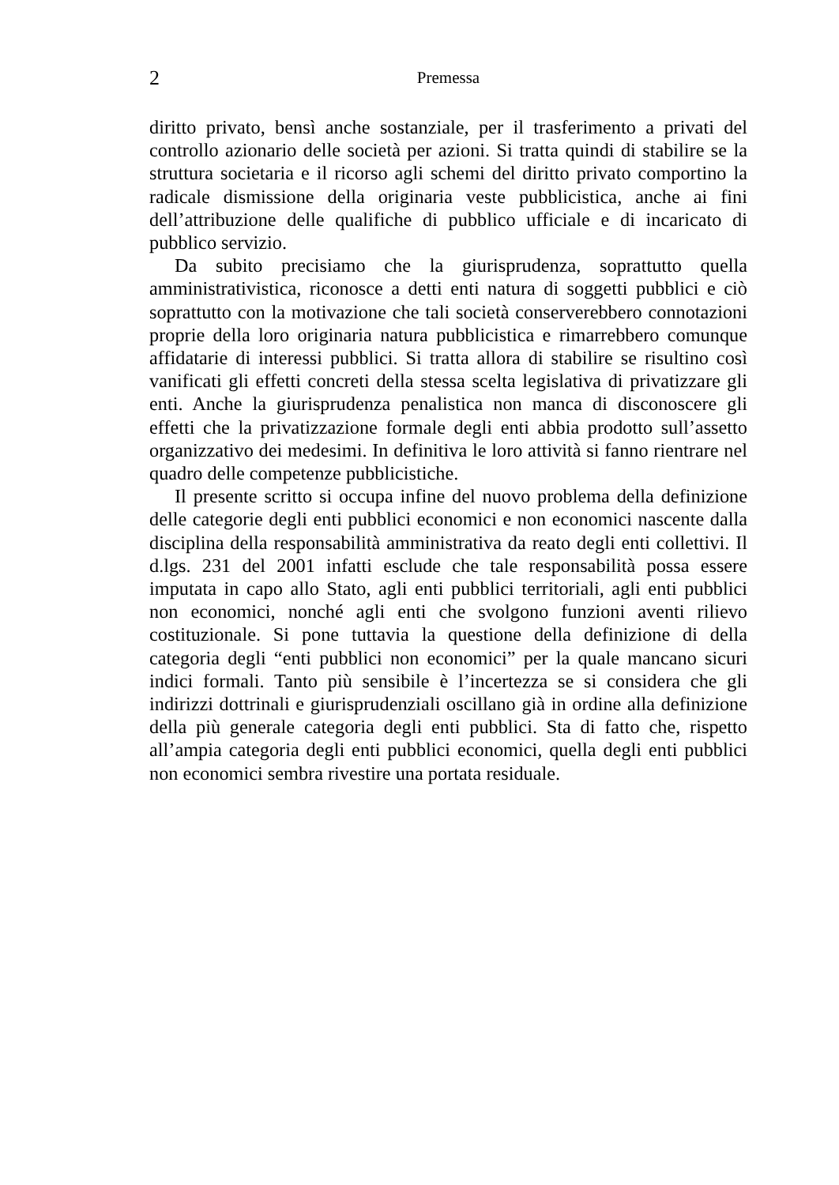2
Premessa
diritto privato, bensì anche sostanziale, per il trasferimento a privati del controllo azionario delle società per azioni. Si tratta quindi di stabilire se la struttura societaria e il ricorso agli schemi del diritto privato comportino la radicale dismissione della originaria veste pubblicistica, anche ai fini dell’attribuzione delle qualifiche di pubblico ufficiale e di incaricato di pubblico servizio.
Da subito precisiamo che la giurisprudenza, soprattutto quella amministrativistica, riconosce a detti enti natura di soggetti pubblici e ciò soprattutto con la motivazione che tali società conserverebbero connotazioni proprie della loro originaria natura pubblicistica e rimarrebbero comunque affidatarie di interessi pubblici. Si tratta allora di stabilire se risultino così vanificati gli effetti concreti della stessa scelta legislativa di privatizzare gli enti. Anche la giurisprudenza penalistica non manca di disconoscere gli effetti che la privatizzazione formale degli enti abbia prodotto sull’assetto organizzativo dei medesimi. In definitiva le loro attività si fanno rientrare nel quadro delle competenze pubblicistiche.
Il presente scritto si occupa infine del nuovo problema della definizione delle categorie degli enti pubblici economici e non economici nascente dalla disciplina della responsabilità amministrativa da reato degli enti collettivi. Il d.lgs. 231 del 2001 infatti esclude che tale responsabilità possa essere imputata in capo allo Stato, agli enti pubblici territoriali, agli enti pubblici non economici, nonché agli enti che svolgono funzioni aventi rilievo costituzionale. Si pone tuttavia la questione della definizione di della categoria degli “enti pubblici non economici” per la quale mancano sicuri indici formali. Tanto più sensibile è l’incertezza se si considera che gli indirizzi dottrinali e giurisprudenziali oscillano già in ordine alla definizione della più generale categoria degli enti pubblici. Sta di fatto che, rispetto all’ampia categoria degli enti pubblici economici, quella degli enti pubblici non economici sembra rivestire una portata residuale.